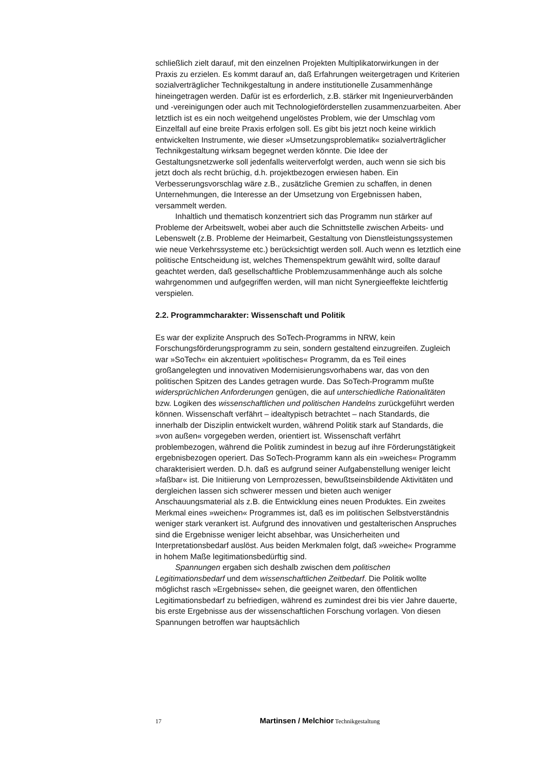schließlich zielt darauf, mit den einzelnen Projekten Multiplikatorwirkungen in der Praxis zu erzielen. Es kommt darauf an, daß Erfahrungen weitergetragen und Kriterien sozialverträglicher Technikgestaltung in andere institutionelle Zusammenhänge hineingetragen werden. Dafür ist es erforderlich, z.B. stärker mit Ingenieurverbänden und -vereinigungen oder auch mit Technologieförderstellen zusammenzuarbeiten. Aber letztlich ist es ein noch weitgehend ungelöstes Problem, wie der Umschlag vom Einzelfall auf eine breite Praxis erfolgen soll. Es gibt bis jetzt noch keine wirklich entwickelten Instrumente, wie dieser »Umsetzungsproblematik« sozialverträglicher Technikgestaltung wirksam begegnet werden könnte. Die Idee der Gestaltungsnetzwerke soll jedenfalls weiterverfolgt werden, auch wenn sie sich bis jetzt doch als recht brüchig, d.h. projektbezogen erwiesen haben. Ein Verbesserungsvorschlag wäre z.B., zusätzliche Gremien zu schaffen, in denen Unternehmungen, die Interesse an der Umsetzung von Ergebnissen haben, versammelt werden.
Inhaltlich und thematisch konzentriert sich das Programm nun stärker auf Probleme der Arbeitswelt, wobei aber auch die Schnittstelle zwischen Arbeits- und Lebenswelt (z.B. Probleme der Heimarbeit, Gestaltung von Dienstleistungssystemen wie neue Verkehrssysteme etc.) berücksichtigt werden soll. Auch wenn es letztlich eine politische Entscheidung ist, welches Themenspektrum gewählt wird, sollte darauf geachtet werden, daß gesellschaftliche Problemzusammenhänge auch als solche wahrgenommen und aufgegriffen werden, will man nicht Synergieeffekte leichtfertig verspielen.
2.2. Programmcharakter: Wissenschaft und Politik
Es war der explizite Anspruch des SoTech-Programms in NRW, kein Forschungsförderungsprogramm zu sein, sondern gestaltend einzugreifen. Zugleich war »SoTech« ein akzentuiert »politisches« Programm, da es Teil eines großangelegten und innovativen Modernisierungsvorhabens war, das von den politischen Spitzen des Landes getragen wurde. Das SoTech-Programm mußte widersprüchlichen Anforderungen genügen, die auf unterschiedliche Rationalitäten bzw. Logiken des wissenschaftlichen und politischen Handelns zurückgeführt werden können. Wissenschaft verfährt – idealtypisch betrachtet – nach Standards, die innerhalb der Disziplin entwickelt wurden, während Politik stark auf Standards, die »von außen« vorgegeben werden, orientiert ist. Wissenschaft verfährt problembezogen, während die Politik zumindest in bezug auf ihre Förderungstätigkeit ergebnisbezogen operiert. Das SoTech-Programm kann als ein »weiches« Programm charakterisiert werden. D.h. daß es aufgrund seiner Aufgabenstellung weniger leicht »faßbar« ist. Die Initiierung von Lernprozessen, bewußtseinsbildende Aktivitäten und dergleichen lassen sich schwerer messen und bieten auch weniger Anschauungsmaterial als z.B. die Entwicklung eines neuen Produktes. Ein zweites Merkmal eines »weichen« Programmes ist, daß es im politischen Selbstverständnis weniger stark verankert ist. Aufgrund des innovativen und gestalterischen Anspruches sind die Ergebnisse weniger leicht absehbar, was Unsicherheiten und Interpretationsbedarf auslöst. Aus beiden Merkmalen folgt, daß »weiche« Programme in hohem Maße legitimationsbedürftig sind.
Spannungen ergaben sich deshalb zwischen dem politischen Legitimationsbedarf und dem wissenschaftlichen Zeitbedarf. Die Politik wollte möglichst rasch »Ergebnisse« sehen, die geeignet waren, den öffentlichen Legitimationsbedarf zu befriedigen, während es zumindest drei bis vier Jahre dauerte, bis erste Ergebnisse aus der wissenschaftlichen Forschung vorlagen. Von diesen Spannungen betroffen war hauptsächlich
17 Martinsen / Melchior Technikgestaltung